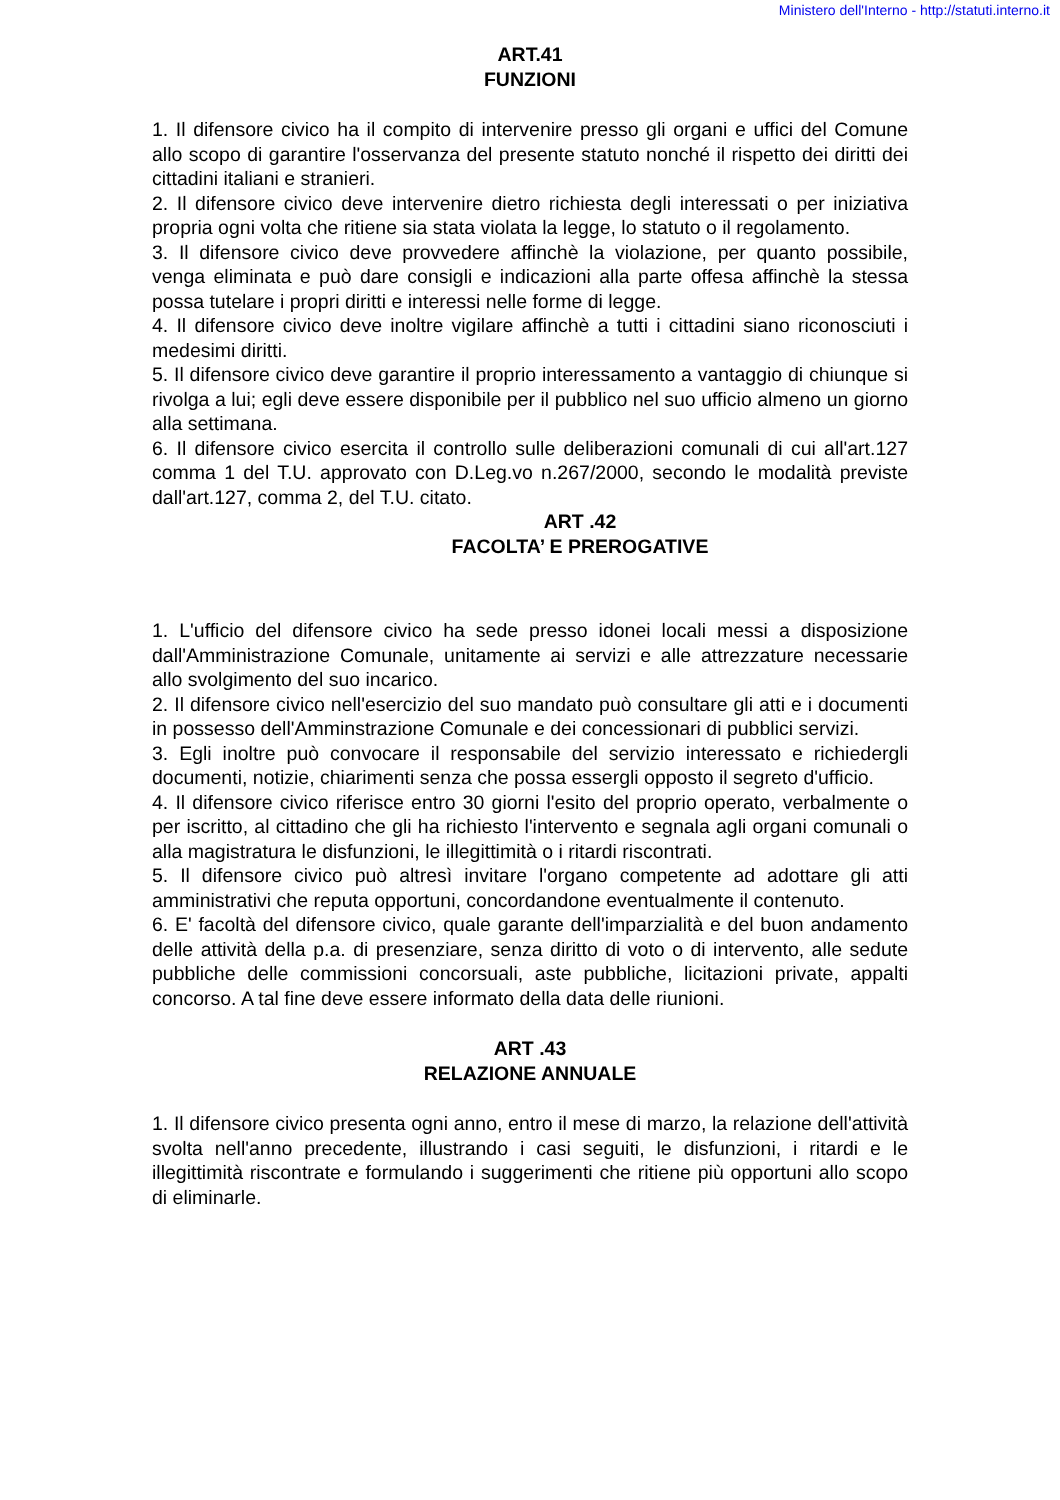Ministero dell'Interno - http://statuti.interno.it
ART.41
FUNZIONI
1. Il difensore civico ha il compito di intervenire presso gli organi e uffici del Comune allo scopo di garantire l'osservanza del presente statuto nonché il rispetto dei diritti dei cittadini italiani e stranieri.
2. Il difensore civico deve intervenire dietro richiesta degli interessati o per iniziativa propria ogni volta che ritiene sia stata violata la legge, lo statuto o il regolamento.
3. Il difensore civico deve provvedere affinchè la violazione, per quanto possibile, venga eliminata e può dare consigli e indicazioni alla parte offesa affinchè la stessa possa tutelare i propri diritti e interessi nelle forme di legge.
4. Il difensore civico deve inoltre vigilare affinchè a tutti i cittadini siano riconosciuti i medesimi diritti.
5. Il difensore civico deve garantire il proprio interessamento a vantaggio di chiunque si rivolga a lui; egli deve essere disponibile per il pubblico nel suo ufficio almeno un giorno alla settimana.
6. Il difensore civico esercita il controllo sulle deliberazioni comunali di cui all'art.127 comma 1 del T.U. approvato con D.Leg.vo n.267/2000, secondo le modalità previste dall'art.127, comma 2, del T.U. citato.
ART .42
FACOLTA’ E PREROGATIVE
1. L'ufficio del difensore civico ha sede presso idonei locali messi a disposizione dall'Amministrazione Comunale, unitamente ai servizi e alle attrezzature necessarie allo svolgimento del suo incarico.
2. Il difensore civico nell'esercizio del suo mandato può consultare gli atti e i documenti in possesso dell'Amminstrazione Comunale e dei concessionari di pubblici servizi.
3. Egli inoltre può convocare il responsabile del servizio interessato e richiedergli documenti, notizie, chiarimenti senza che possa essergli opposto il segreto d'ufficio.
4. Il difensore civico riferisce entro 30 giorni l'esito del proprio operato, verbalmente o per iscritto, al cittadino che gli ha richiesto l'intervento e segnala agli organi comunali o alla magistratura le disfunzioni, le illegittimità o i ritardi riscontrati.
5. Il difensore civico può altresì invitare l'organo competente ad adottare gli atti amministrativi che reputa opportuni, concordandone eventualmente il contenuto.
6. E' facoltà del difensore civico, quale garante dell'imparzialità e del buon andamento delle attività della p.a. di presenziare, senza diritto di voto o di intervento, alle sedute pubbliche delle commissioni concorsuali, aste pubbliche, licitazioni private, appalti concorso. A tal fine deve essere informato della data delle riunioni.
ART .43
RELAZIONE ANNUALE
1. Il difensore civico presenta ogni anno, entro il mese di marzo, la relazione dell'attività svolta nell'anno precedente, illustrando i casi seguiti, le disfunzioni, i ritardi e le illegittimità riscontrate e formulando i suggerimenti che ritiene più opportuni allo scopo di eliminarle.